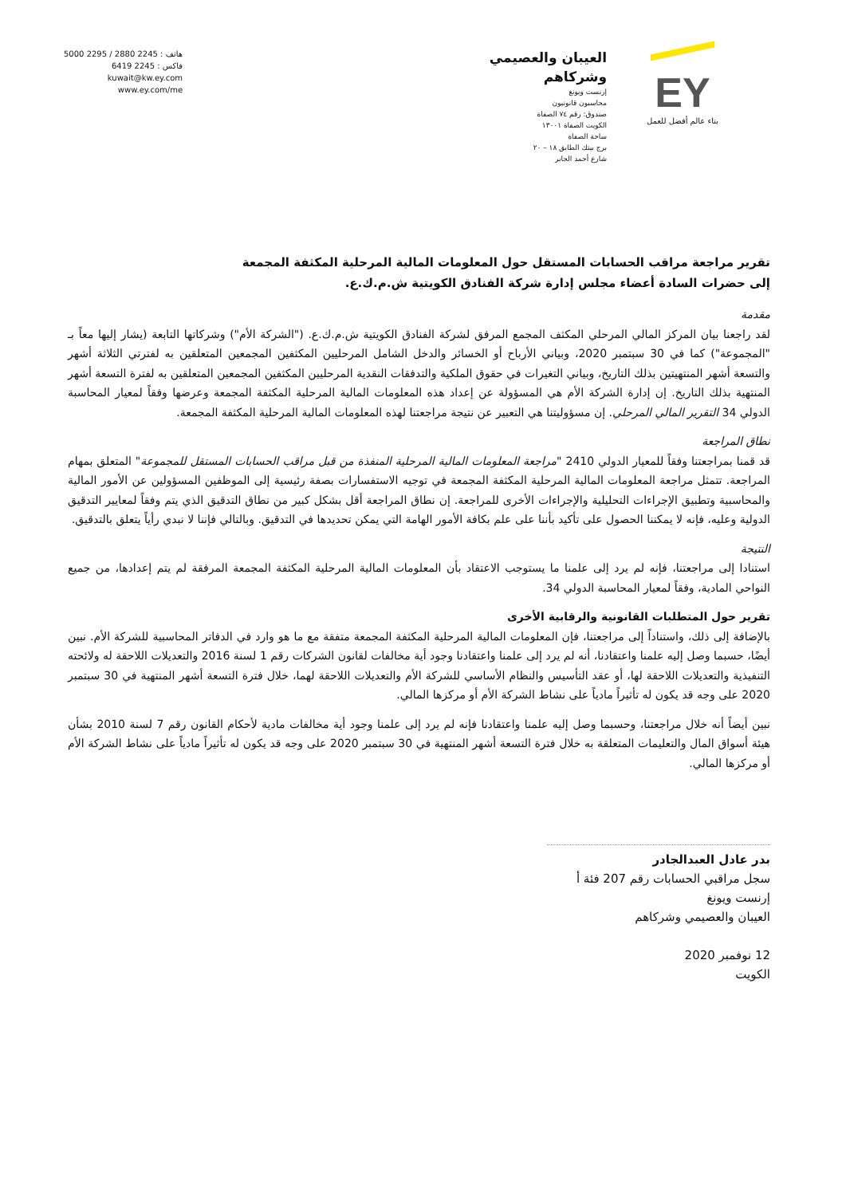EY
بناء عالم أفضل للعمل
العيبان والعصيمي وشركاهم
إرنست ويونغ
محاسبون قانونيون
صندوق: رقم ٧٤ الصفاة
الكويت الصفاة ١٣٠٠١
ساحة الصفاة
برج بيتك الطابق ١٨ – ٢٠
شارع أحمد الجابر
هاتف : 2245 2880 / 2295 5000
فاكس : 2245 6419
kuwait@kw.ey.com
www.ey.com/me
تقرير مراجعة مراقب الحسابات المستقل حول المعلومات المالية المرحلية المكثفة المجمعة
إلى حضرات السادة أعضاء مجلس إدارة شركة الفنادق الكويتية ش.م.ك.ع.
مقدمة
لقد راجعنا بيان المركز المالي المرحلي المكثف المجمع المرفق لشركة الفنادق الكويتية ش.م.ك.ع. ("الشركة الأم") وشركاتها التابعة (يشار إليها معاً بـ "المجموعة") كما في 30 سبتمبر 2020، وبياني الأرباح أو الخسائر والدخل الشامل المرحليين المكثفين المجمعين المتعلقين به لفترتي الثلاثة أشهر والتسعة أشهر المنتهيتين بذلك التاريخ، وبياني التغيرات في حقوق الملكية والتدفقات النقدية المرحليين المكثفين المجمعين المتعلقين به لفترة التسعة أشهر المنتهية بذلك التاريخ. إن إدارة الشركة الأم هي المسؤولة عن إعداد هذه المعلومات المالية المرحلية المكثفة المجمعة وعرضها وفقاً لمعيار المحاسبة الدولي 34 التقرير المالي المرحلي. إن مسؤوليتنا هي التعبير عن نتيجة مراجعتنا لهذه المعلومات المالية المرحلية المكثفة المجمعة.
نطاق المراجعة
قد قمنا بمراجعتنا وفقاً للمعيار الدولي 2410 "مراجعة المعلومات المالية المرحلية المنفذة من قبل مراقب الحسابات المستقل للمجموعة" المتعلق بمهام المراجعة. تتمثل مراجعة المعلومات المالية المرحلية المكثفة المجمعة في توجيه الاستفسارات بصفة رئيسية إلى الموظفين المسؤولين عن الأمور المالية والمحاسبية وتطبيق الإجراءات التحليلية والإجراءات الأخرى للمراجعة. إن نطاق المراجعة أقل بشكل كبير من نطاق التدقيق الذي يتم وفقاً لمعايير التدقيق الدولية وعليه، فإنه لا يمكننا الحصول على تأكيد بأننا على علم بكافة الأمور الهامة التي يمكن تحديدها في التدقيق. وبالتالي فإننا لا نبدي رأياً يتعلق بالتدقيق.
النتيجة
استنادا إلى مراجعتنا، فإنه لم يرد إلى علمنا ما يستوجب الاعتقاد بأن المعلومات المالية المرحلية المكثفة المجمعة المرفقة لم يتم إعدادها، من جميع النواحي المادية، وفقاً لمعيار المحاسبة الدولي 34.
تقرير حول المتطلبات القانونية والرقابية الأخرى
بالإضافة إلى ذلك، واستناداً إلى مراجعتنا، فإن المعلومات المالية المرحلية المكثفة المجمعة متفقة مع ما هو وارد في الدفاتر المحاسبية للشركة الأم. نبين أيضًا، حسبما وصل إليه علمنا واعتقادنا، أنه لم يرد إلى علمنا واعتقادنا وجود أية مخالفات لقانون الشركات رقم 1 لسنة 2016 والتعديلات اللاحقة له ولائحته التنفيذية والتعديلات اللاحقة لها، أو عقد التأسيس والنظام الأساسي للشركة الأم والتعديلات اللاحقة لهما، خلال فترة التسعة أشهر المنتهية في 30 سبتمبر 2020 على وجه قد يكون له تأثيراً مادياً على نشاط الشركة الأم أو مركزها المالي.
نبين أيضاً أنه خلال مراجعتنا، وحسبما وصل إليه علمنا واعتقادنا فإنه لم يرد إلى علمنا وجود أية مخالفات مادية لأحكام القانون رقم 7 لسنة 2010 بشأن هيئة أسواق المال والتعليمات المتعلقة به خلال فترة التسعة أشهر المنتهية في 30 سبتمبر 2020 على وجه قد يكون له تأثيراً مادياً على نشاط الشركة الأم أو مركزها المالي.
بدر عادل العبدالجادر
سجل مراقبي الحسابات رقم 207 فئة أ
إرنست ويونغ
العيبان والعصيمي وشركاهم
12 نوفمبر 2020
الكويت